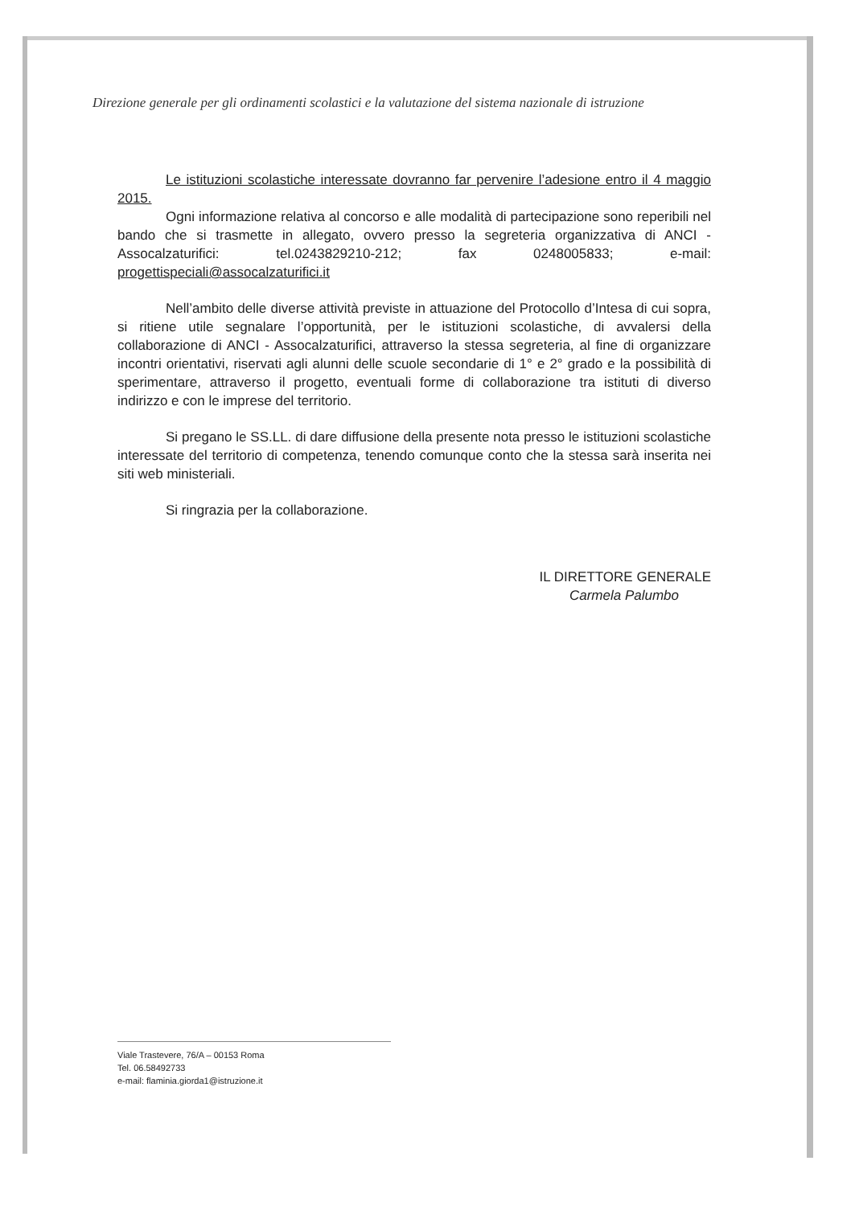Direzione generale per gli ordinamenti scolastici e la valutazione del sistema nazionale di istruzione
Le istituzioni scolastiche interessate dovranno far pervenire l’adesione entro il 4 maggio 2015.
Ogni informazione relativa al concorso e alle modalità di partecipazione sono reperibili nel bando che si trasmette in allegato, ovvero presso la segreteria organizzativa di ANCI - Assocalzaturifici: tel.0243829210-212; fax 0248005833; e-mail: progettispeciali@assocalzaturifici.it
Nell’ambito delle diverse attività previste in attuazione del Protocollo d’Intesa di cui sopra, si ritiene utile segnalare l’opportunità, per le istituzioni scolastiche, di avvalersi della collaborazione di ANCI - Assocalzaturifici, attraverso la stessa segreteria, al fine di organizzare incontri orientativi, riservati agli alunni delle scuole secondarie di 1° e 2° grado e la possibilità di sperimentare, attraverso il progetto, eventuali forme di collaborazione tra istituti di diverso indirizzo e con le imprese del territorio.
Si pregano le SS.LL. di dare diffusione della presente nota presso le istituzioni scolastiche interessate del territorio di competenza, tenendo comunque conto che la stessa sarà inserita nei siti web ministeriali.
Si ringrazia per la collaborazione.
IL DIRETTORE GENERALE
Carmela Palumbo
Viale Trastevere, 76/A – 00153 Roma
Tel. 06.58492733
e-mail: flaminia.giorda1@istruzione.it